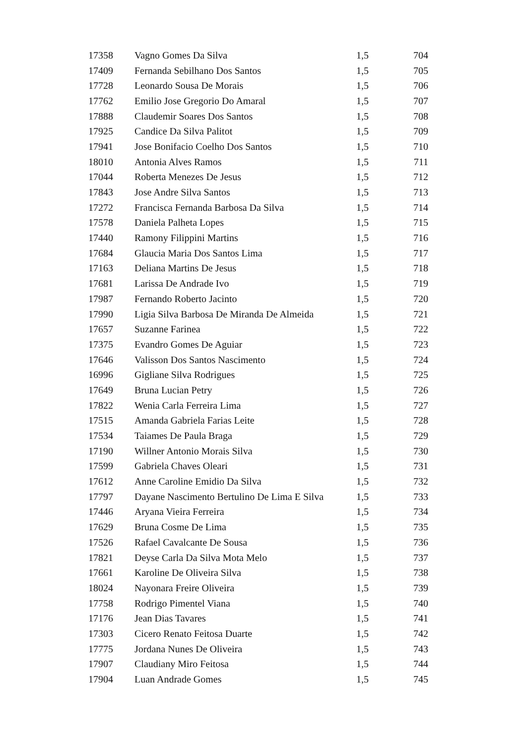| 17358 | Vagno Gomes Da Silva | 1,5 | 704 |
| 17409 | Fernanda Sebilhano Dos Santos | 1,5 | 705 |
| 17728 | Leonardo Sousa De Morais | 1,5 | 706 |
| 17762 | Emilio Jose Gregorio Do Amaral | 1,5 | 707 |
| 17888 | Claudemir Soares Dos Santos | 1,5 | 708 |
| 17925 | Candice Da Silva Palitot | 1,5 | 709 |
| 17941 | Jose Bonifacio Coelho Dos Santos | 1,5 | 710 |
| 18010 | Antonia Alves Ramos | 1,5 | 711 |
| 17044 | Roberta Menezes De Jesus | 1,5 | 712 |
| 17843 | Jose Andre Silva Santos | 1,5 | 713 |
| 17272 | Francisca Fernanda Barbosa Da Silva | 1,5 | 714 |
| 17578 | Daniela Palheta Lopes | 1,5 | 715 |
| 17440 | Ramony Filippini Martins | 1,5 | 716 |
| 17684 | Glaucia Maria Dos Santos Lima | 1,5 | 717 |
| 17163 | Deliana Martins De Jesus | 1,5 | 718 |
| 17681 | Larissa De Andrade Ivo | 1,5 | 719 |
| 17987 | Fernando Roberto Jacinto | 1,5 | 720 |
| 17990 | Ligia Silva Barbosa De Miranda De Almeida | 1,5 | 721 |
| 17657 | Suzanne Farinea | 1,5 | 722 |
| 17375 | Evandro Gomes De Aguiar | 1,5 | 723 |
| 17646 | Valisson Dos Santos Nascimento | 1,5 | 724 |
| 16996 | Gigliane Silva Rodrigues | 1,5 | 725 |
| 17649 | Bruna Lucian Petry | 1,5 | 726 |
| 17822 | Wenia Carla Ferreira Lima | 1,5 | 727 |
| 17515 | Amanda Gabriela Farias Leite | 1,5 | 728 |
| 17534 | Taiames De Paula Braga | 1,5 | 729 |
| 17190 | Willner Antonio Morais Silva | 1,5 | 730 |
| 17599 | Gabriela Chaves Oleari | 1,5 | 731 |
| 17612 | Anne Caroline Emidio Da Silva | 1,5 | 732 |
| 17797 | Dayane Nascimento Bertulino De Lima E Silva | 1,5 | 733 |
| 17446 | Aryana Vieira Ferreira | 1,5 | 734 |
| 17629 | Bruna Cosme De Lima | 1,5 | 735 |
| 17526 | Rafael Cavalcante De Sousa | 1,5 | 736 |
| 17821 | Deyse Carla Da Silva Mota Melo | 1,5 | 737 |
| 17661 | Karoline De Oliveira Silva | 1,5 | 738 |
| 18024 | Nayonara Freire Oliveira | 1,5 | 739 |
| 17758 | Rodrigo Pimentel Viana | 1,5 | 740 |
| 17176 | Jean Dias Tavares | 1,5 | 741 |
| 17303 | Cicero Renato Feitosa Duarte | 1,5 | 742 |
| 17775 | Jordana Nunes De Oliveira | 1,5 | 743 |
| 17907 | Claudiany Miro Feitosa | 1,5 | 744 |
| 17904 | Luan Andrade Gomes | 1,5 | 745 |